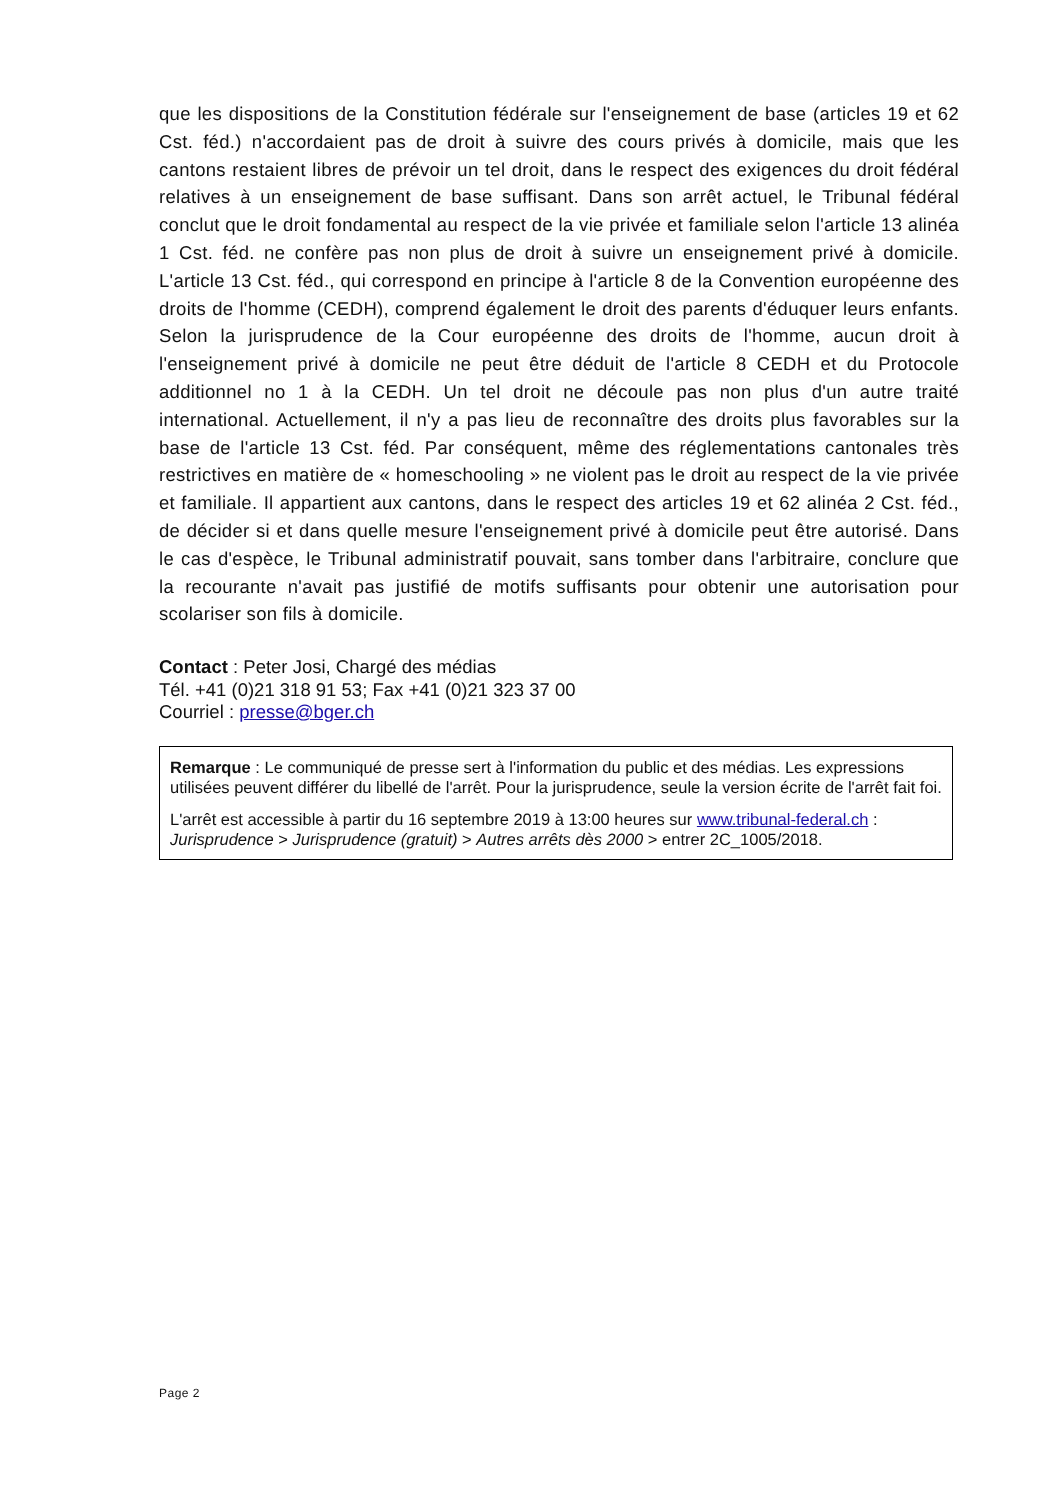que les dispositions de la Constitution fédérale sur l'enseignement de base (articles 19 et 62 Cst. féd.) n'accordaient pas de droit à suivre des cours privés à domicile, mais que les cantons restaient libres de prévoir un tel droit, dans le respect des exigences du droit fédéral relatives à un enseignement de base suffisant. Dans son arrêt actuel, le Tribunal fédéral conclut que le droit fondamental au respect de la vie privée et familiale selon l'article 13 alinéa 1 Cst. féd. ne confère pas non plus de droit à suivre un enseignement privé à domicile. L'article 13 Cst. féd., qui correspond en principe à l'article 8 de la Convention européenne des droits de l'homme (CEDH), comprend également le droit des parents d'éduquer leurs enfants. Selon la jurisprudence de la Cour européenne des droits de l'homme, aucun droit à l'enseignement privé à domicile ne peut être déduit de l'article 8 CEDH et du Protocole additionnel no 1 à la CEDH. Un tel droit ne découle pas non plus d'un autre traité international. Actuellement, il n'y a pas lieu de reconnaître des droits plus favorables sur la base de l'article 13 Cst. féd. Par conséquent, même des réglementations cantonales très restrictives en matière de « homeschooling » ne violent pas le droit au respect de la vie privée et familiale. Il appartient aux cantons, dans le respect des articles 19 et 62 alinéa 2 Cst. féd., de décider si et dans quelle mesure l'enseignement privé à domicile peut être autorisé. Dans le cas d'espèce, le Tribunal administratif pouvait, sans tomber dans l'arbitraire, conclure que la recourante n'avait pas justifié de motifs suffisants pour obtenir une autorisation pour scolariser son fils à domicile.
Contact : Peter Josi, Chargé des médias
Tél. +41 (0)21 318 91 53; Fax +41 (0)21 323 37 00
Courriel : presse@bger.ch
Remarque : Le communiqué de presse sert à l'information du public et des médias. Les expressions utilisées peuvent différer du libellé de l'arrêt. Pour la jurisprudence, seule la version écrite de l'arrêt fait foi.
L'arrêt est accessible à partir du 16 septembre 2019 à 13:00 heures sur www.tribunal-federal.ch : Jurisprudence > Jurisprudence (gratuit) > Autres arrêts dès 2000 > entrer 2C_1005/2018.
Page 2